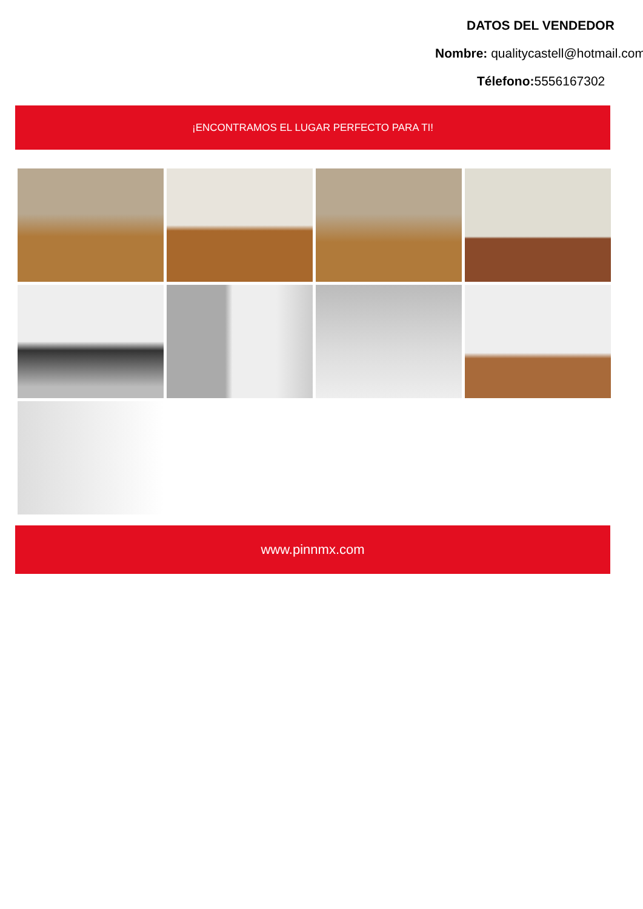DATOS DEL VENDEDOR
Nombre: qualitycastell@hotmail.com
Télefono: 5556167302
¡ENCONTRAMOS EL LUGAR PERFECTO PARA TI!
www.pinnmx.com